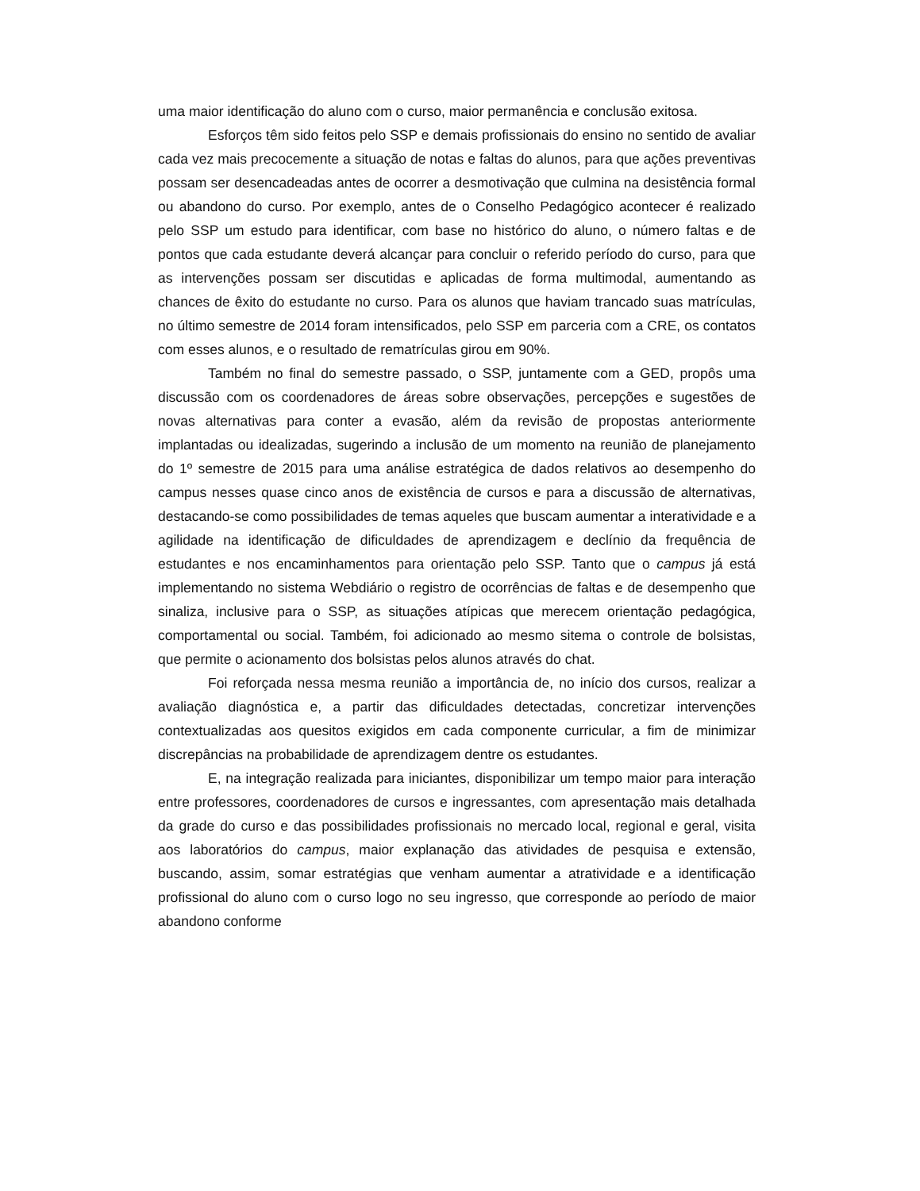uma maior identificação do aluno com o curso, maior permanência e conclusão exitosa.
Esforços têm sido feitos pelo SSP e demais profissionais do ensino no sentido de avaliar cada vez mais precocemente a situação de notas e faltas do alunos, para que ações preventivas possam ser desencadeadas antes de ocorrer a desmotivação que culmina na desistência formal ou abandono do curso. Por exemplo, antes de o Conselho Pedagógico acontecer é realizado pelo SSP um estudo para identificar, com base no histórico do aluno, o número faltas e de pontos que cada estudante deverá alcançar para concluir o referido período do curso, para que as intervenções possam ser discutidas e aplicadas de forma multimodal, aumentando as chances de êxito do estudante no curso. Para os alunos que haviam trancado suas matrículas, no último semestre de 2014 foram intensificados, pelo SSP em parceria com a CRE, os contatos com esses alunos, e o resultado de rematrículas girou em 90%.
Também no final do semestre passado, o SSP, juntamente com a GED, propôs uma discussão com os coordenadores de áreas sobre observações, percepções e sugestões de novas alternativas para conter a evasão, além da revisão de propostas anteriormente implantadas ou idealizadas, sugerindo a inclusão de um momento na reunião de planejamento do 1º semestre de 2015 para uma análise estratégica de dados relativos ao desempenho do campus nesses quase cinco anos de existência de cursos e para a discussão de alternativas, destacando-se como possibilidades de temas aqueles que buscam aumentar a interatividade e a agilidade na identificação de dificuldades de aprendizagem e declínio da frequência de estudantes e nos encaminhamentos para orientação pelo SSP. Tanto que o campus já está implementando no sistema Webdiário o registro de ocorrências de faltas e de desempenho que sinaliza, inclusive para o SSP, as situações atípicas que merecem orientação pedagógica, comportamental ou social. Também, foi adicionado ao mesmo sitema o controle de bolsistas, que permite o acionamento dos bolsistas pelos alunos através do chat.
Foi reforçada nessa mesma reunião a importância de, no início dos cursos, realizar a avaliação diagnóstica e, a partir das dificuldades detectadas, concretizar intervenções contextualizadas aos quesitos exigidos em cada componente curricular, a fim de minimizar discrepâncias na probabilidade de aprendizagem dentre os estudantes.
E, na integração realizada para iniciantes, disponibilizar um tempo maior para interação entre professores, coordenadores de cursos e ingressantes, com apresentação mais detalhada da grade do curso e das possibilidades profissionais no mercado local, regional e geral, visita aos laboratórios do campus, maior explanação das atividades de pesquisa e extensão, buscando, assim, somar estratégias que venham aumentar a atratividade e a identificação profissional do aluno com o curso logo no seu ingresso, que corresponde ao período de maior abandono conforme